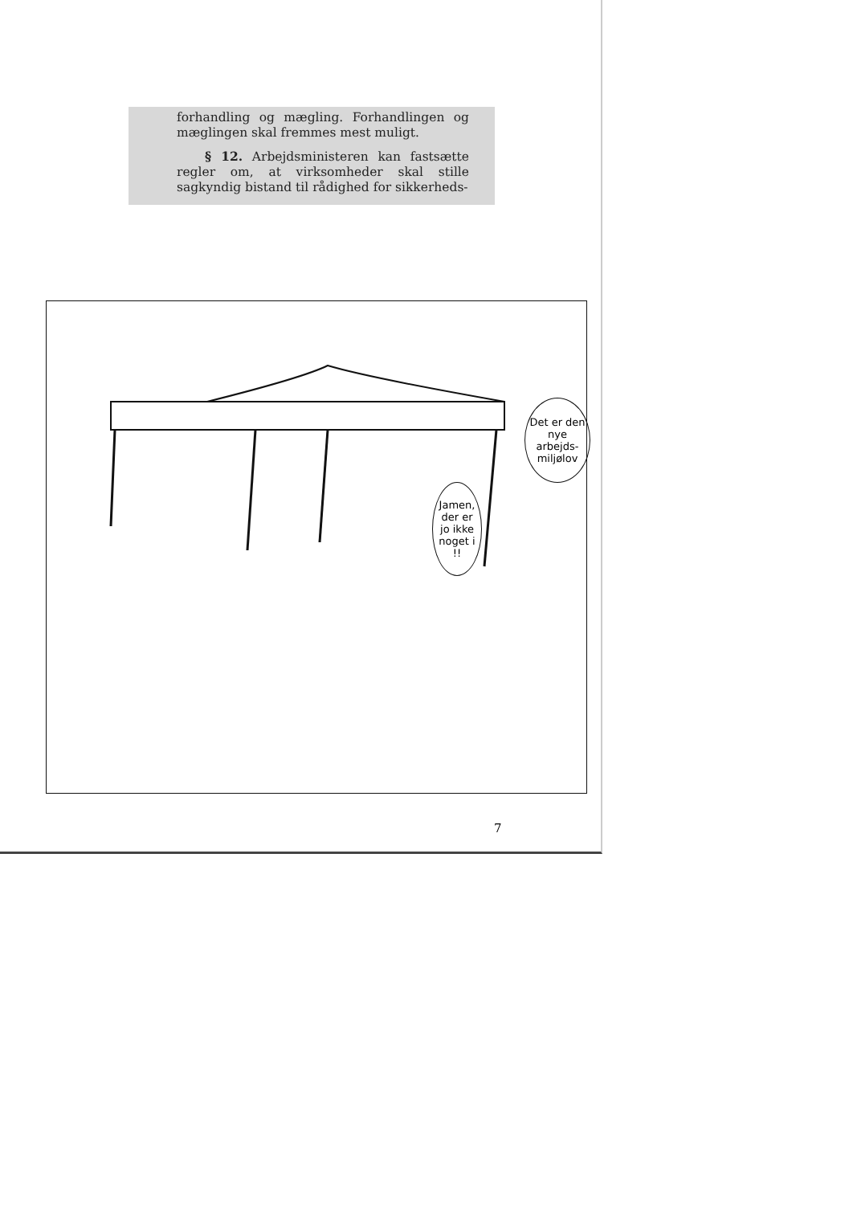forhandling og mægling. Forhandlingen og mæglingen skal fremmes mest muligt.
§ 12. Arbejdsministeren kan fastsætte regler om, at virksomheder skal stille sagkyndig bistand til rådighed for sikkerheds-
Det er den nye arbejds-miljølov
Jamen, der er jo ikke noget i !!
7